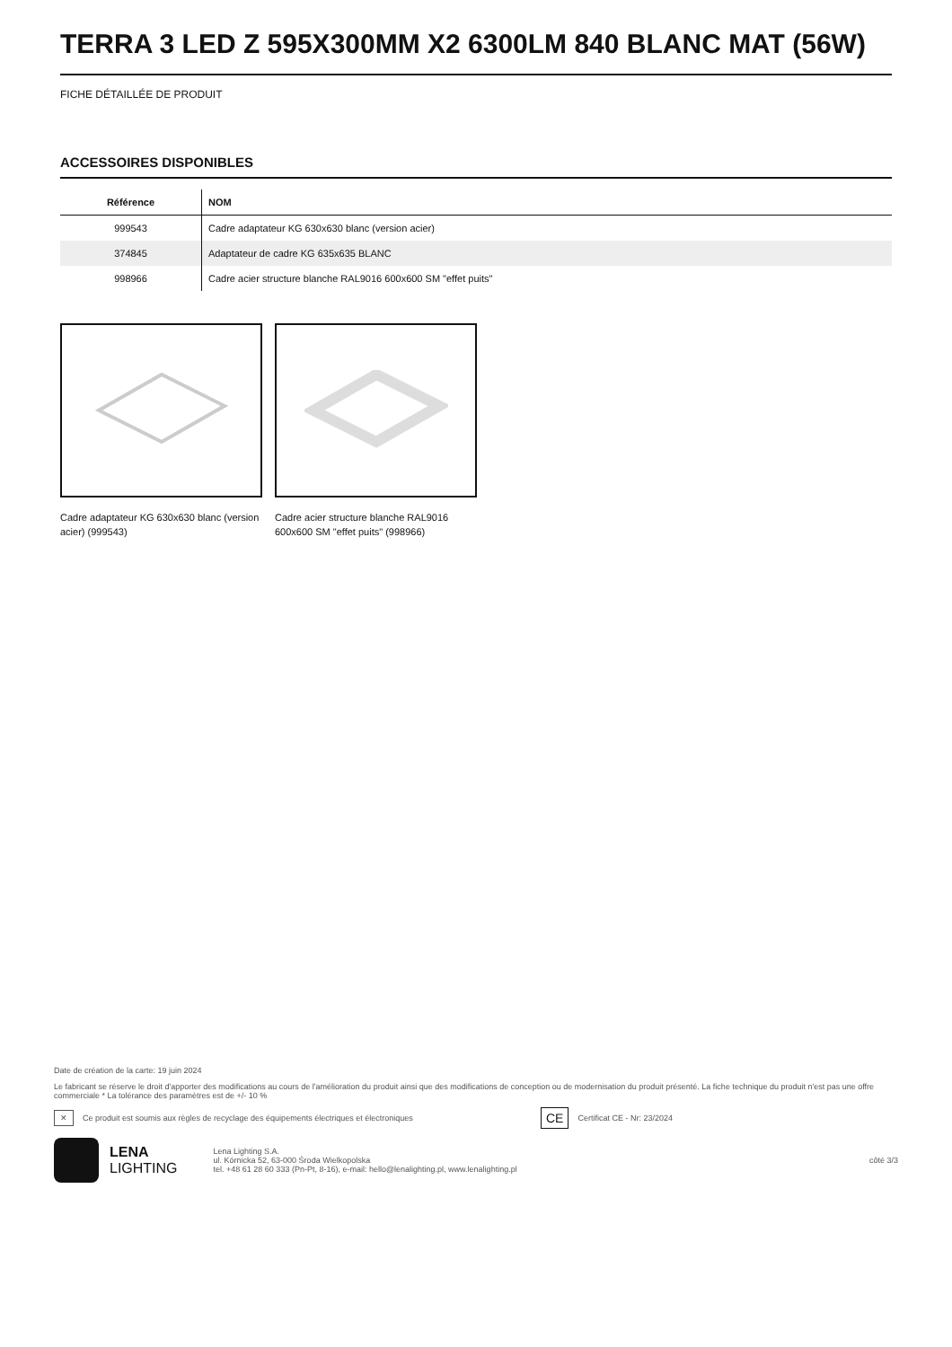TERRA 3 LED Z 595X300MM X2 6300LM 840 BLANC MAT (56W)
FICHE DÉTAILLÉE DE PRODUIT
ACCESSOIRES DISPONIBLES
| Référence | NOM |
| --- | --- |
| 999543 | Cadre adaptateur KG 630x630 blanc (version acier) |
| 374845 | Adaptateur de cadre KG 635x635 BLANC |
| 998966 | Cadre acier structure blanche RAL9016 600x600 SM "effet puits" |
Cadre adaptateur KG 630x630 blanc (version acier) (999543)
Cadre acier structure blanche RAL9016 600x600 SM "effet puits" (998966)
Date de création de la carte: 19 juin 2024
Le fabricant se réserve le droit d'apporter des modifications au cours de l'amélioration du produit ainsi que des modifications de conception ou de modernisation du produit présenté. La fiche technique du produit n'est pas une offre commerciale * La tolérance des paramètres est de +/- 10 %
✕ Ce produit est soumis aux règles de recyclage des équipements électriques et électroniques CE Certificat CE - Nr: 23/2024
LENA
LIGHTING
Lena Lighting S.A.
ul. Kórnicka 52, 63-000 Środa Wielkopolska
tel. +48 61 28 60 333 (Pn-Pt, 8-16), e-mail: hello@lenalighting.pl, www.lenalighting.pl
côté 3/3